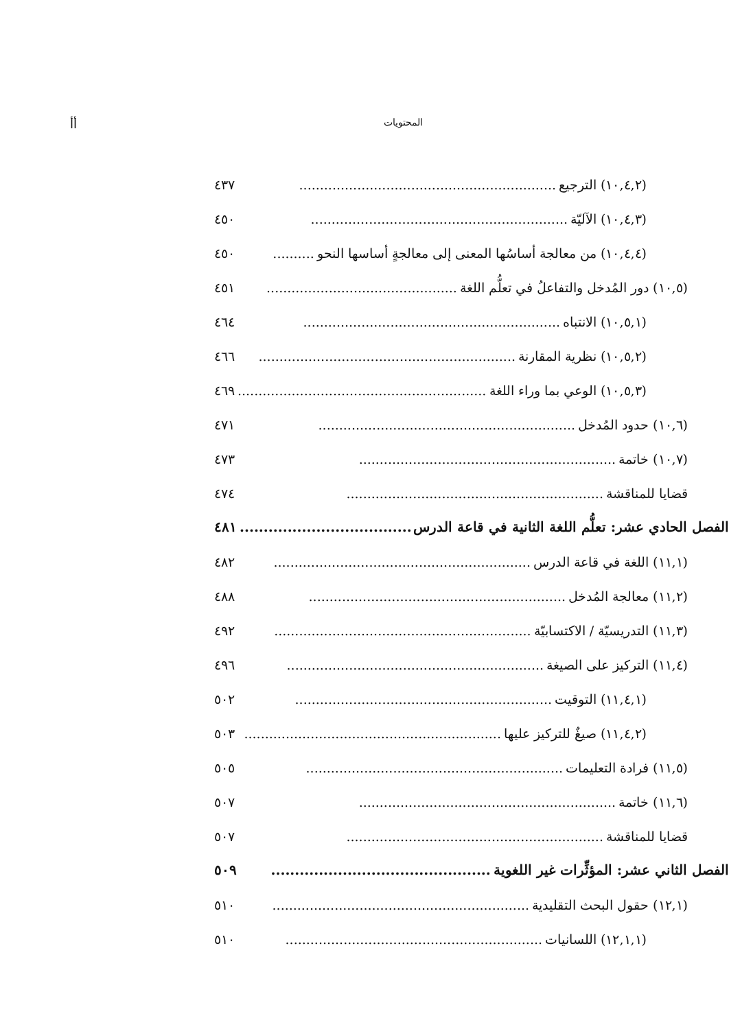المحتويات أأ
(١٠,٤,٢) الترجيع.............................................................. ٤٣٧
(١٠,٤,٣) الآليّة.............................................................. ٤٥٠
(١٠,٤,٤) من معالجة أساسُها المعنى إلى معالجةٍ أساسها النحو.......... ٤٥٠
(١٠,٥) دور المُدخل والتفاعلُ في تعلُّم اللغة.............................................. ٤٥١
(١٠,٥,١) الانتباه.............................................................. ٤٦٤
(١٠,٥,٢) نظرية المقارنة.............................................................. ٤٦٦
(١٠,٥,٣) الوعي بما وراء اللغة.............................................................. ٤٦٩
(١٠,٦) حدود المُدخل.............................................................. ٤٧١
(١٠,٧) خاتمة.............................................................. ٤٧٣
قضايا للمناقشة.............................................................. ٤٧٤
الفصل الحادي عشر: تعلُّم اللغة الثانية في قاعة الدرس.............................................. ٤٨١
(١١,١) اللغة في قاعة الدرس.............................................................. ٤٨٢
(١١,٢) معالجة المُدخل.............................................................. ٤٨٨
(١١,٣) التدريسيّة / الاكتسابيّة.............................................................. ٤٩٢
(١١,٤) التركيز على الصيغة.............................................................. ٤٩٦
(١١,٤,١) التوقيت.............................................................. ٥٠٢
(١١,٤,٢) صيغٌ للتركيز عليها.............................................................. ٥٠٣
(١١,٥) فرادة التعليمات.............................................................. ٥٠٥
(١١,٦) خاتمة.............................................................. ٥٠٧
قضايا للمناقشة.............................................................. ٥٠٧
الفصل الثاني عشر: المؤثِّرات غير اللغوية.............................................. ٥٠٩
(١٢,١) حقول البحث التقليدية.............................................................. ٥١٠
(١٢,١,١) اللسانيات.............................................................. ٥١٠